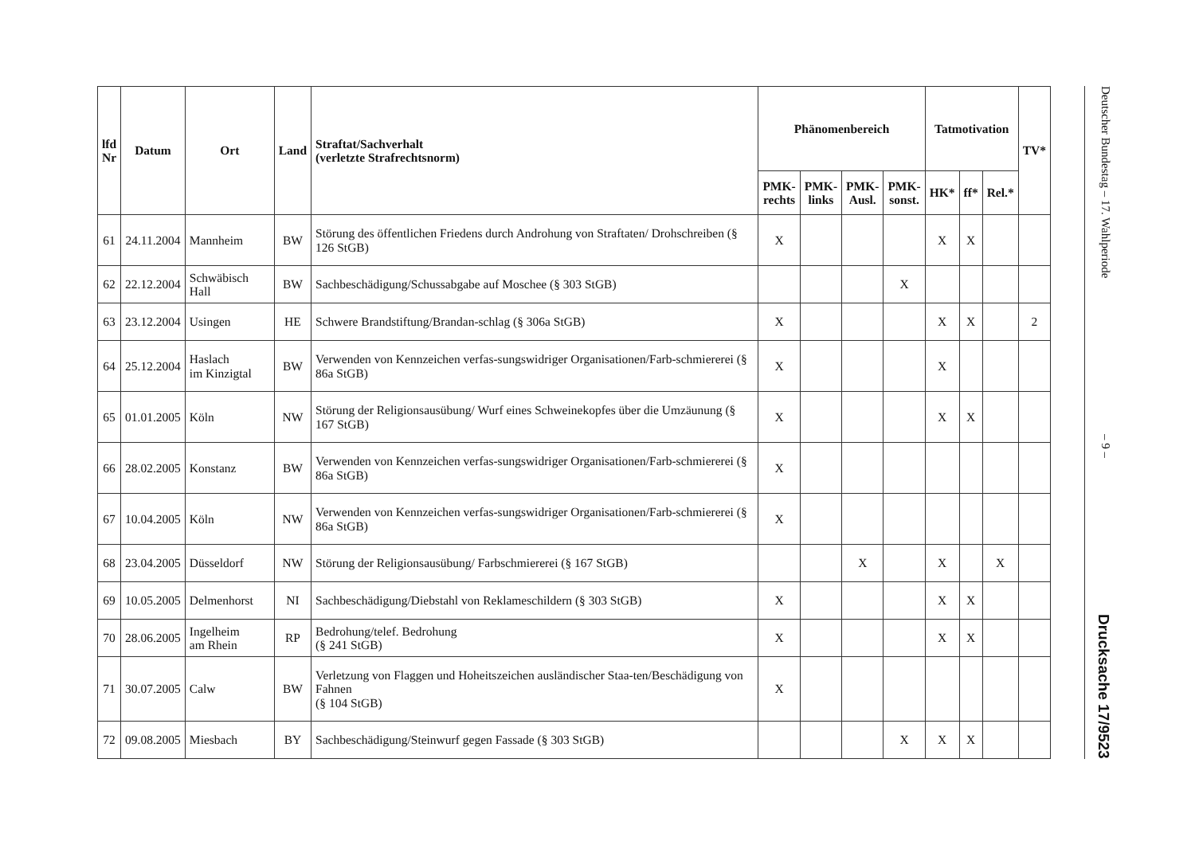| lfd Nr | Datum | Ort | Land | Straftat/Sachverhalt (verletzte Strafrechtsnorm) | Phänomenbereich | | | | Tatmotivation | | | TV* |
| --- | --- | --- | --- | --- | --- | --- | --- | --- | --- | --- | --- | --- |
| | | | | | PMK- rechts | PMK- links | PMK- Ausl. | PMK- sonst. | HK* | ff* | Rel.* | |
| 61 | 24.11.2004 | Mannheim | BW | Störung des öffentlichen Friedens durch Androhung von Straftaten/ Drohschreiben (§ 126 StGB) | X | | | | X | X | | |
| 62 | 22.12.2004 | Schwäbisch Hall | BW | Sachbeschädigung/Schussabgabe auf Moschee (§ 303 StGB) | | | | X | | | | |
| 63 | 23.12.2004 | Usingen | HE | Schwere Brandstiftung/Brandan-schlag (§ 306a StGB) | X | | | | X | X | | 2 |
| 64 | 25.12.2004 | Haslach im Kinzigtal | BW | Verwenden von Kennzeichen verfas-sungswidriger Organisationen/Farb-schmiererei (§ 86a StGB) | X | | | | X | | | |
| 65 | 01.01.2005 | Köln | NW | Störung der Religionsausübung/ Wurf eines Schweinekopfes über die Umzäunung (§ 167 StGB) | X | | | | X | X | | |
| 66 | 28.02.2005 | Konstanz | BW | Verwenden von Kennzeichen verfas-sungswidriger Organisationen/Farb-schmiererei (§ 86a StGB) | X | | | | | | | |
| 67 | 10.04.2005 | Köln | NW | Verwenden von Kennzeichen verfas-sungswidriger Organisationen/Farb-schmiererei (§ 86a StGB) | X | | | | | | | |
| 68 | 23.04.2005 | Düsseldorf | NW | Störung der Religionsausübung/ Farbschmiererei (§ 167 StGB) | | | X | | X | | X | |
| 69 | 10.05.2005 | Delmenhorst | NI | Sachbeschädigung/Diebstahl von Reklameschildern (§ 303 StGB) | X | | | | X | X | | |
| 70 | 28.06.2005 | Ingelheim am Rhein | RP | Bedrohung/telef. Bedrohung (§ 241 StGB) | X | | | | X | X | | |
| 71 | 30.07.2005 | Calw | BW | Verletzung von Flaggen und Hoheitszeichen ausländischer Staa-ten/Beschädigung von Fahnen (§ 104 StGB) | X | | | | | | | |
| 72 | 09.08.2005 | Miesbach | BY | Sachbeschädigung/Steinwurf gegen Fassade (§ 303 StGB) | | | | X | X | X | | |
Deutscher Bundestag – 17. Wahlperiode – 9 – Drucksache 17/9523